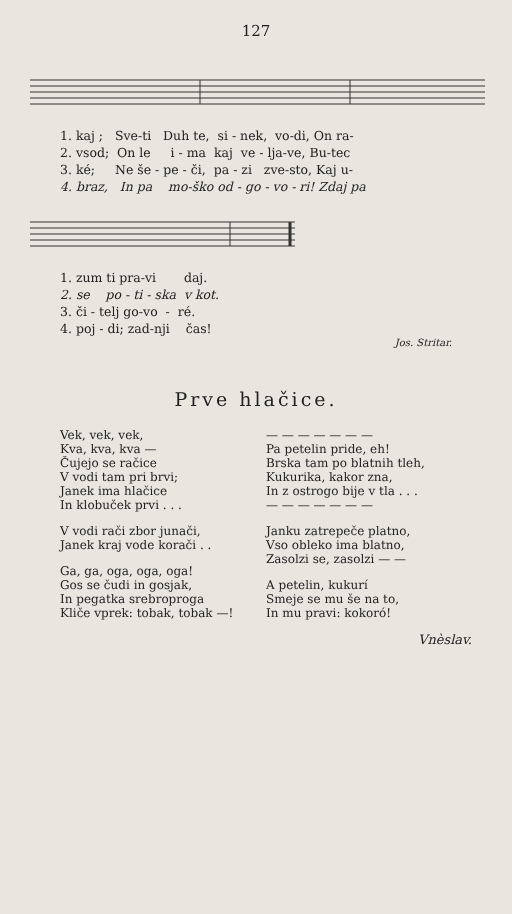127
1. kaj ; Sve-ti Duh te, si - nek, vo-di, On ra-
2. vsod; On le i - ma kaj ve - lja-ve, Bu-tec
3. ké; Ne še - pe - či, pa - zi zve-sto, Kaj u-
4. braz, In pa mo-ško od - go - vo - ri! Zdaj pa
1. zum ti pra-vi daj.
2. se po - ti - ska v kot.
3. či - telj go-vo - ré.
4. poj - di; zad-nji čas!
Jos. Stritar.
Prve hlačice.
Vek, vek, vek,
Kva, kva, kva —
Čujejo se račice
V vodi tam pri brvi;
Janek ima hlačice
In klobuček prvi . . .
V vodi rači zbor junači,
Janek kraj vode korači . .
Ga, ga, oga, oga, oga!
Gos se čudi in gosjak,
In pegatka srebroproga
Kliče vprek: tobak, tobak —!
— — — — — — —
Pa petelin pride, eh!
Brska tam po blatnih tleh,
Kukurika, kakor zna,
In z ostrogo bije v tla . . .
— — — — — — —
Janku zatrepeče platno,
Vso obleko ima blatno,
Zasolzi se, zasolzi — —
A petelin, kukurí
Smeje se mu še na to,
In mu pravi: kokoró!
Vnèslav.